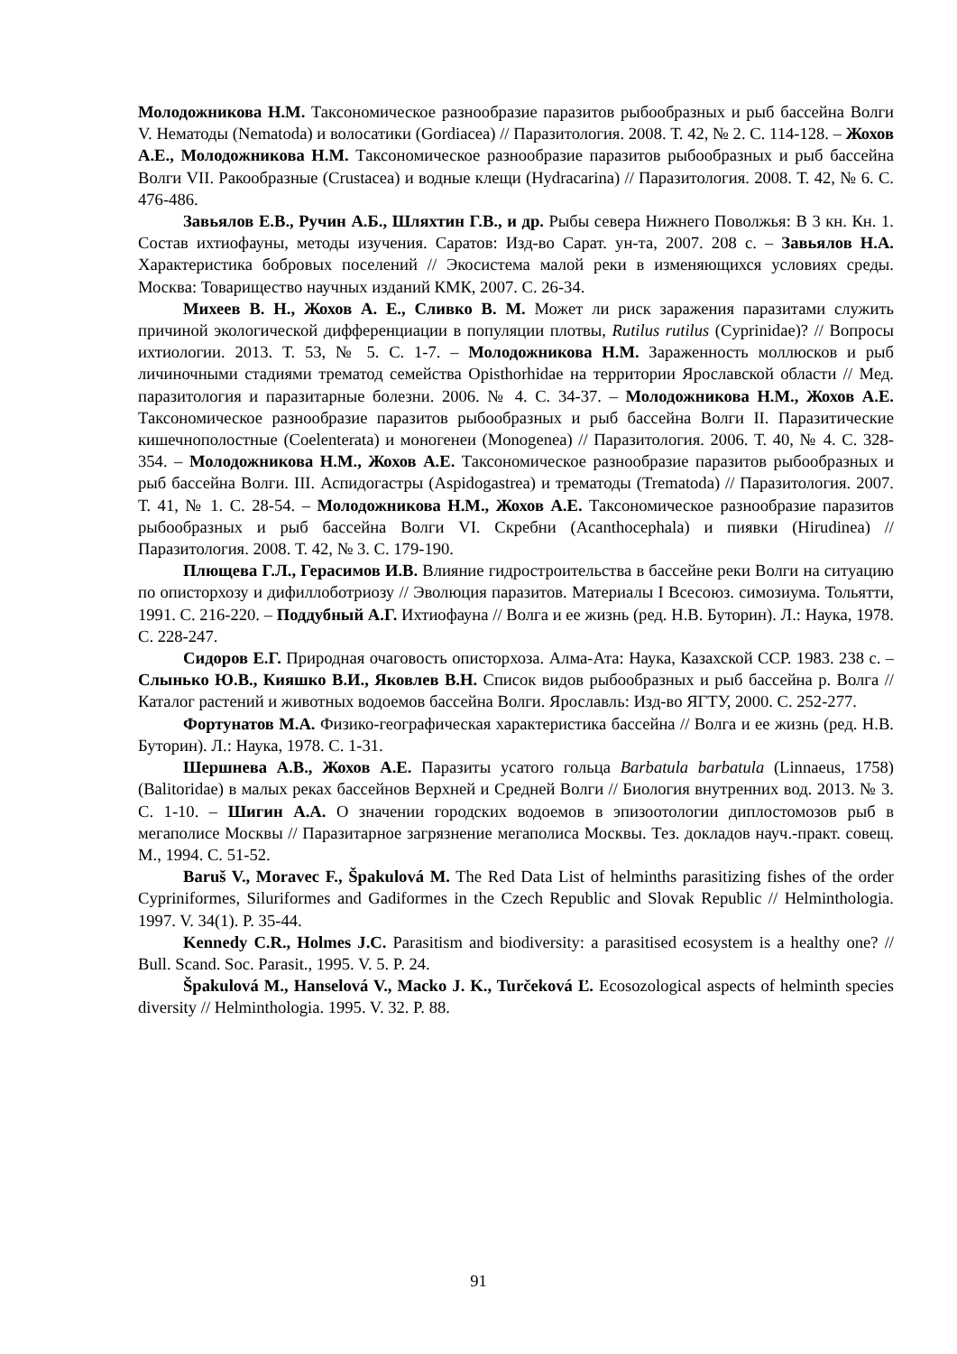Молодожникова Н.М. Таксономическое разнообразие паразитов рыбообразных и рыб бассейна Волги V. Нематоды (Nematoda) и волосатики (Gordiacea) // Паразитология. 2008. Т. 42, № 2. С. 114-128. – Жохов А.Е., Молодожникова Н.М. Таксономическое разнообразие паразитов рыбообразных и рыб бассейна Волги VII. Ракообразные (Crustacea) и водные клещи (Hydracarina) // Паразитология. 2008. Т. 42, № 6. С. 476-486.
Завьялов Е.В., Ручин А.Б., Шляхтин Г.В., и др. Рыбы севера Нижнего Поволжья: В 3 кн. Кн. 1. Состав ихтиофауны, методы изучения. Саратов: Изд-во Сарат. ун-та, 2007. 208 с. – Завьялов Н.А. Характеристика бобровых поселений // Экосистема малой реки в изменяющихся условиях среды. Москва: Товарищество научных изданий КМК, 2007. С. 26-34.
Михеев В. Н., Жохов А. Е., Сливко В. М. Может ли риск заражения паразитами служить причиной экологической дифференциации в популяции плотвы, Rutilus rutilus (Cyprinidae)? // Вопросы ихтиологии. 2013. Т. 53, № 5. С. 1-7. – Молодожникова Н.М. Зараженность моллюсков и рыб личиночными стадиями трематод семейства Opisthorhidae на территории Ярославской области // Мед. паразитология и паразитарные болезни. 2006. № 4. С. 34-37. – Молодожникова Н.М., Жохов А.Е. Таксономическое разнообразие паразитов рыбообразных и рыб бассейна Волги II. Паразитические кишечнополостные (Coelenterata) и моногенеи (Monogenea) // Паразитология. 2006. Т. 40, № 4. С. 328-354. – Молодожникова Н.М., Жохов А.Е. Таксономическое разнообразие паразитов рыбообразных и рыб бассейна Волги. III. Аспидогастры (Aspidogastrea) и трематоды (Trematoda) // Паразитология. 2007. Т. 41, № 1. С. 28-54. – Молодожникова Н.М., Жохов А.Е. Таксономическое разнообразие паразитов рыбообразных и рыб бассейна Волги VI. Скребни (Acanthocephala) и пиявки (Hirudinea) // Паразитология. 2008. Т. 42, № 3. С. 179-190.
Плющева Г.Л., Герасимов И.В. Влияние гидростроительства в бассейне реки Волги на ситуацию по описторхозу и дифиллоботриозу // Эволюция паразитов. Материалы I Всесоюз. симозиума. Тольятти, 1991. С. 216-220. – Поддубный А.Г. Ихтиофауна // Волга и ее жизнь (ред. Н.В. Буторин). Л.: Наука, 1978. С. 228-247.
Сидоров Е.Г. Природная очаговость описторхоза. Алма-Ата: Наука, Казахской ССР. 1983. 238 с. – Слынько Ю.В., Кияшко В.И., Яковлев В.Н. Список видов рыбообразных и рыб бассейна р. Волга // Каталог растений и животных водоемов бассейна Волги. Ярославль: Изд-во ЯГТУ, 2000. С. 252-277.
Фортунатов М.А. Физико-географическая характеристика бассейна // Волга и ее жизнь (ред. Н.В. Буторин). Л.: Наука, 1978. С. 1-31.
Шершнева А.В., Жохов А.Е. Паразиты усатого гольца Barbatula barbatula (Linnaeus, 1758) (Balitoridae) в малых реках бассейнов Верхней и Средней Волги // Биология внутренних вод. 2013. № 3. С. 1-10. – Шигин А.А. О значении городских водоемов в эпизоотологии диплостомозов рыб в мегаполисе Москвы // Паразитарное загрязнение мегаполиса Москвы. Тез. докладов науч.-практ. совещ. М., 1994. С. 51-52.
Baruš V., Moravec F., Špakulová M. The Red Data List of helminths parasitizing fishes of the order Cypriniformes, Siluriformes and Gadiformes in the Czech Republic and Slovak Republic // Helminthologia. 1997. V. 34(1). P. 35-44.
Kennedy C.R., Holmes J.C. Parasitism and biodiversity: a parasitised ecosystem is a healthy one? // Bull. Scand. Soc. Parasit., 1995. V. 5. P. 24.
Špakulová M., Hanselová V., Macko J. K., Turčeková Ľ. Ecosozological aspects of helminth species diversity // Helminthologia. 1995. V. 32. P. 88.
91